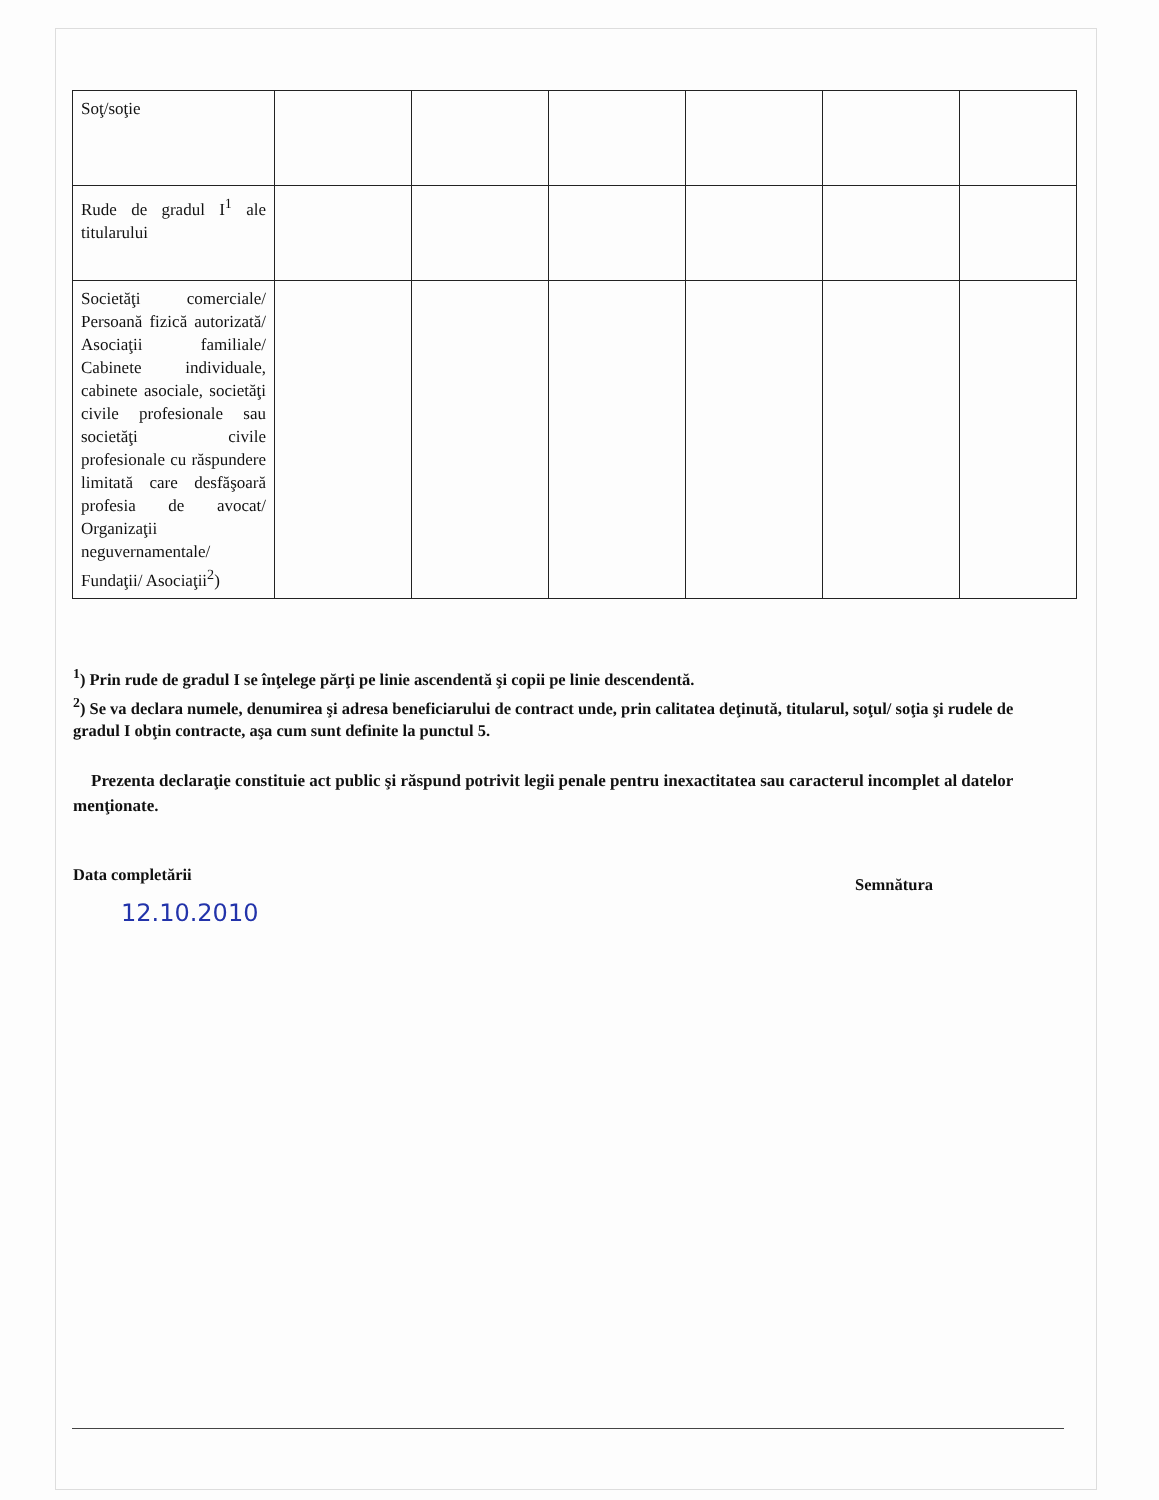| Soţ/soţie | | | | | | |
| Rude de gradul I<sup>1</sup> ale titularului | | | | | | |
| Societăţi comerciale/ Persoană fizică autorizată/ Asociaţii familiale/ Cabinete individuale, cabinete asociale, societăţi civile profesionale sau societăţi civile profesionale cu răspundere limitată care desfăşoară profesia de avocat/ Organizaţii neguvernamentale/ Fundaţii/ Asociaţii<sup>2</sup>) | | | | | | |
<sup>1</sup>) Prin rude de gradul I se înţelege părţi pe linie ascendentă şi copii pe linie descendentă.
<sup>2</sup>) Se va declara numele, denumirea şi adresa beneficiarului de contract unde, prin calitatea deţinută, titularul, soţul/ soţia şi rudele de gradul I obţin contracte, aşa cum sunt definite la punctul 5.
Prezenta declaraţie constituie act public şi răspund potrivit legii penale pentru inexactitatea sau caracterul incomplet al datelor menţionate.
Data completării Semnătura
12.10.2010